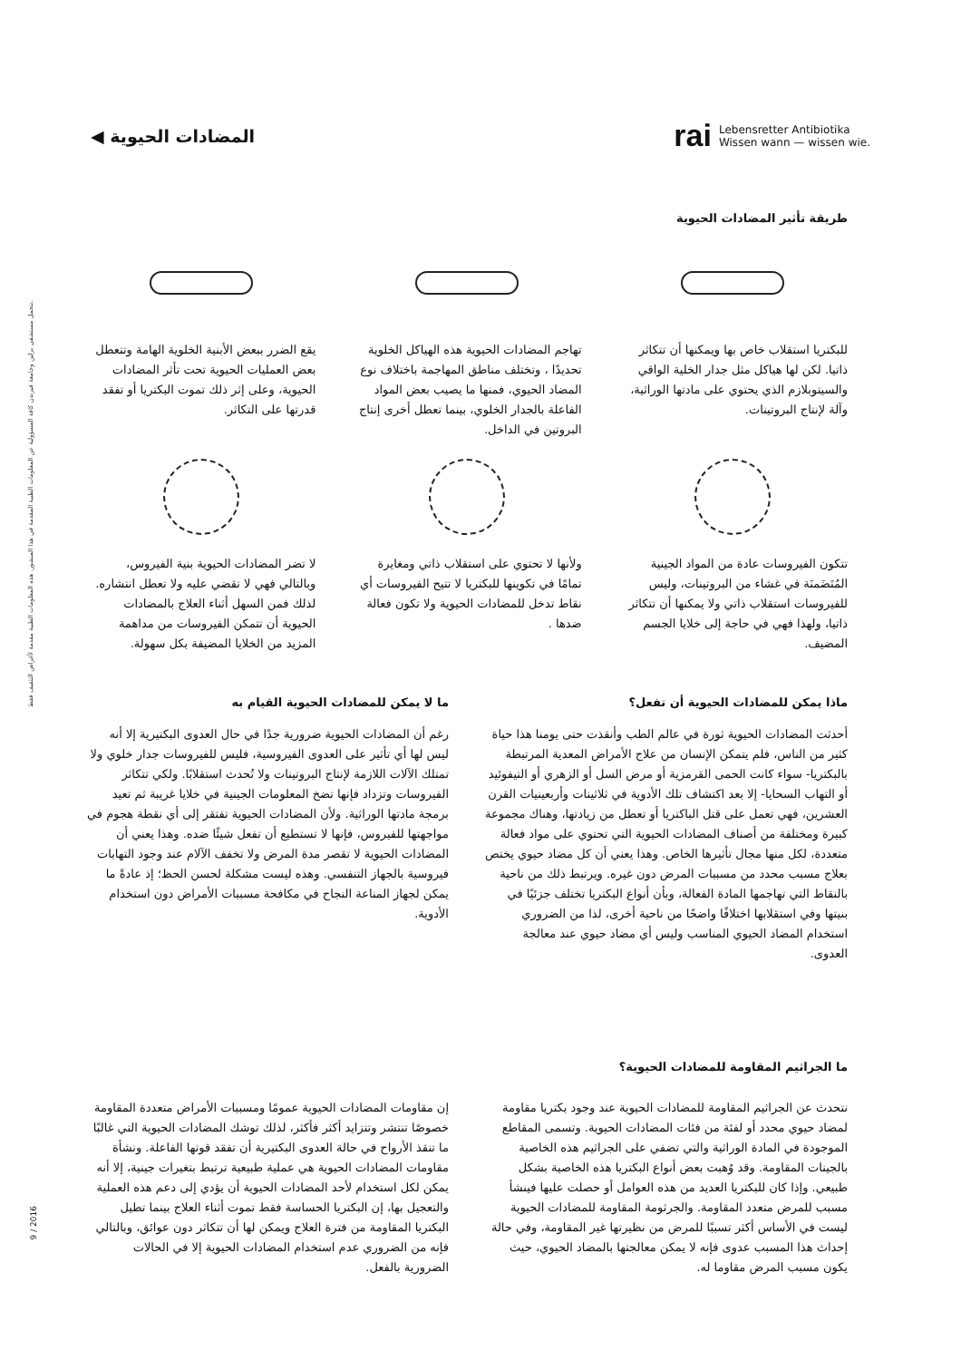المضادات الحيوية ◀
rai Lebensretter Antibiotika
Wissen wann — wissen wie.
تتحمل مستشفى برلين وجامعة فيرندن كافة المسؤولية عن المعلومات الطبية المقدمة في هذا المنشور. هذه المعلومات الطبية مقدمة لأغراض التثقيف فقط.
9 / 2016
طريقة تأثير المضادات الحيوية
للبكتريا استقلاب خاص بها ويمكنها أن تتكاثر ذاتيا. لكن لها هياكل مثل جدار الخلية الواقي والسيتوبلازم الذي يحتوي على مادتها الوراثية، وآلة لإنتاج البروتينات.
تهاجم المضادات الحيوية هذه الهياكل الخلوية تحديدًا ، وتختلف مناطق المهاجمة باختلاف نوع المضاد الحيوي، فمنها ما يصيب بعض المواد الفاعلة بالجدار الخلوي، بينما تعطل أخرى إنتاج البروتين في الداخل.
يقع الضرر ببعض الأبنية الخلوية الهامة وتتعطل بعض العمليات الحيوية تحت تأثر المضادات الحيوية، وعلى إثر ذلك تموت البكتريا أو تفقد قدرتها على التكاثر.
تتكون الفيروسات عادة من المواد الجينية المُتَضَمنَة في غشاء من البروتينات، وليس للفيروسات استقلاب ذاتي ولا يمكنها أن تتكاثر ذاتيا، ولهذا فهي في حاجة إلى خلايا الجسم المضيف.
ولأنها لا تحتوي على استقلاب ذاتي ومغايرة تمامًا في تكوينها للبكتريا لا تتيح الفيروسات أي نقاط تدخل للمضادات الحيوية ولا تكون فعالة ضدها .
لا تضر المضادات الحيوية بنية الفيروس، وبالتالي فهي لا تقضي عليه ولا تعطل انتشاره. لذلك فمن السهل أثناء العلاج بالمضادات الحيوية أن تتمكن الفيروسات من مداهمة المزيد من الخلايا المضيفة بكل سهولة.
ماذا يمكن للمضادات الحيوية أن تفعل؟
أحدثت المضادات الحيوية ثورة في عالم الطب وأنقذت حتى يومنا هذا حياة كثير من الناس، فلم يتمكن الإنسان من علاج الأمراض المعدية المرتبطة بالبكتريا- سواء كانت الحمى القرمزية أو مرض السل أو الزهري أو التيفوئيد أو التهاب السحايا- إلا بعد اكتشاف تلك الأدوية في ثلاثينات وأربعينيات القرن العشرين، فهي تعمل على قتل الباكتريا أو تعطل من زيادتها، وهناك مجموعة كبيرة ومختلفة من أصناف المضادات الحيوية التي تحتوي على مواد فعالة متعددة، لكل منها مجال تأثيرها الخاص. وهذا يعني أن كل مضاد حيوي يختص بعلاج مسبب محدد من مسببات المرض دون غيره. ويرتبط ذلك من ناحية بالنقاط التي تهاجمها المادة الفعالة، وبأن أنواع البكتريا تختلف جزئيًا في بنيتها وفي استقلابها اختلافًا واضحًا من ناحية أخرى، لذا من الضروري استخدام المضاد الحيوي المناسب وليس أي مضاد حيوي عند معالجة العدوى.
ما لا يمكن للمضادات الحيوية القيام به
رغم أن المضادات الحيوية ضرورية جدًا في حال العدوى البكتيرية إلا أنه ليس لها أي تأثير على العدوى الفيروسية، فليس للفيروسات جدار خلوي ولا تمتلك الآلات اللازمة لإنتاج البروتينات ولا تُحدث استقلابًا. ولكي تتكاثر الفيروسات وتزداد فإنها تضخ المعلومات الجينية في خلايا غريبة ثم تعيد برمجة مادتها الوراثية. ولأن المضادات الحيوية تفتقر إلى أي نقطة هجوم في مواجهتها للفيروس، فإنها لا تستطيع أن تفعل شيئًا ضده. وهذا يعني أن المضادات الحيوية لا تقصر مدة المرض ولا تخفف الآلام عند وجود التهابات فيروسية بالجهاز التنفسي. وهذه ليست مشكلة لحسن الحظ؛ إذ عادةً ما يمكن لجهاز المناعة النجاح في مكافحة مسببات الأمراض دون استخدام الأدوية.
ما الجراثيم المقاومة للمضادات الحيوية؟
نتحدث عن الجراثيم المقاومة للمضادات الحيوية عند وجود بكتريا مقاومة لمضاد حيوي محدد أو لفئة من فئات المضادات الحيوية. وتسمى المقاطع الموجودة في المادة الوراثية والتي تضفي على الجراثيم هذه الخاصية بالجينات المقاومة. وقد وُهبت بعض أنواع البكتريا هذه الخاصية بشكل طبيعي. وإذا كان للبكتريا العديد من هذه العوامل أو حصلت عليها فينشأ مسبب للمرض متعدد المقاومة. والجرثومة المقاومة للمضادات الحيوية ليست في الأساس أكثر تسببًا للمرض من نظيرتها غير المقاومة، وفي حالة إحداث هذا المسبب عدوى فإنه لا يمكن معالجتها بالمضاد الحيوي، حيث يكون مسبب المرض مقاوما له.
إن مقاومات المضادات الحيوية عمومًا ومسببات الأمراض متعددة المقاومة خصوصًا تنتشر وتتزايد أكثر فأكثر، لذلك توشك المضادات الحيوية التي غالبًا ما تنقذ الأرواح في حالة العدوى البكتيرية أن تفقد قوتها الفاعلة. ونشأة مقاومات المضادات الحيوية هي عملية طبيعية ترتبط بتغيرات جينية، إلا أنه يمكن لكل استخدام لأحد المضادات الحيوية أن يؤدي إلى دعم هذه العملية والتعجيل بها، إن البكتريا الحساسة فقط تموت أثناء العلاج بينما تطيل البكتريا المقاومة من فترة العلاج ويمكن لها أن تتكاثر دون عوائق، وبالتالي فإنه من الضروري عدم استخدام المضادات الحيوية إلا في الحالات الضرورية بالفعل.